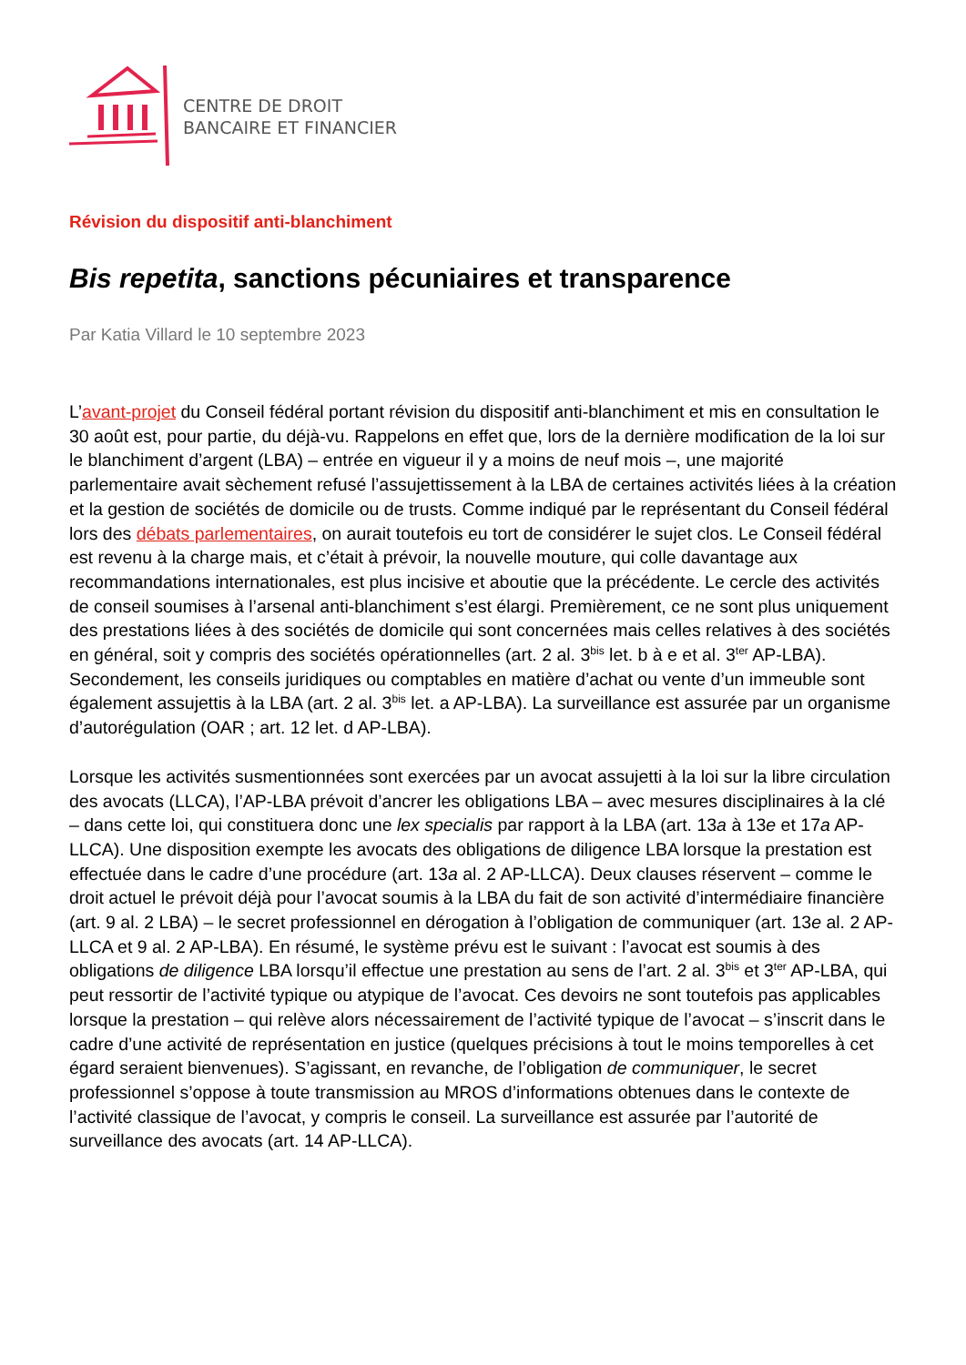CENTRE DE DROIT
BANCAIRE ET FINANCIER
Révision du dispositif anti-blanchiment
Bis repetita, sanctions pécuniaires et transparence
Par Katia Villard le 10 septembre 2023
L’avant-projet du Conseil fédéral portant révision du dispositif anti-blanchiment et mis en consultation le 30 août est, pour partie, du déjà-vu. Rappelons en effet que, lors de la dernière modification de la loi sur le blanchiment d’argent (LBA) – entrée en vigueur il y a moins de neuf mois –, une majorité parlementaire avait sèchement refusé l’assujettissement à la LBA de certaines activités liées à la création et la gestion de sociétés de domicile ou de trusts. Comme indiqué par le représentant du Conseil fédéral lors des débats parlementaires, on aurait toutefois eu tort de considérer le sujet clos. Le Conseil fédéral est revenu à la charge mais, et c’était à prévoir, la nouvelle mouture, qui colle davantage aux recommandations internationales, est plus incisive et aboutie que la précédente. Le cercle des activités de conseil soumises à l’arsenal anti-blanchiment s’est élargi. Premièrement, ce ne sont plus uniquement des prestations liées à des sociétés de domicile qui sont concernées mais celles relatives à des sociétés en général, soit y compris des sociétés opérationnelles (art. 2 al. 3<sup>bis</sup> let. b à e et al. 3<sup>ter</sup> AP-LBA). Secondement, les conseils juridiques ou comptables en matière d’achat ou vente d’un immeuble sont également assujettis à la LBA (art. 2 al. 3<sup>bis</sup> let. a AP-LBA). La surveillance est assurée par un organisme d’autorégulation (OAR ; art. 12 let. d AP-LBA).
Lorsque les activités susmentionnées sont exercées par un avocat assujetti à la loi sur la libre circulation des avocats (LLCA), l’AP-LBA prévoit d’ancrer les obligations LBA – avec mesures disciplinaires à la clé – dans cette loi, qui constituera donc une lex specialis par rapport à la LBA (art. 13a à 13e et 17a AP-LLCA). Une disposition exempte les avocats des obligations de diligence LBA lorsque la prestation est effectuée dans le cadre d’une procédure (art. 13a al. 2 AP-LLCA). Deux clauses réservent – comme le droit actuel le prévoit déjà pour l’avocat soumis à la LBA du fait de son activité d’intermédiaire financière (art. 9 al. 2 LBA) – le secret professionnel en dérogation à l’obligation de communiquer (art. 13e al. 2 AP-LLCA et 9 al. 2 AP-LBA). En résumé, le système prévu est le suivant : l’avocat est soumis à des obligations de diligence LBA lorsqu’il effectue une prestation au sens de l’art. 2 al. 3<sup>bis</sup> et 3<sup>ter</sup> AP-LBA, qui peut ressortir de l’activité typique ou atypique de l’avocat. Ces devoirs ne sont toutefois pas applicables lorsque la prestation – qui relève alors nécessairement de l’activité typique de l’avocat – s’inscrit dans le cadre d’une activité de représentation en justice (quelques précisions à tout le moins temporelles à cet égard seraient bienvenues). S’agissant, en revanche, de l’obligation de communiquer, le secret professionnel s’oppose à toute transmission au MROS d’informations obtenues dans le contexte de l’activité classique de l’avocat, y compris le conseil. La surveillance est assurée par l’autorité de surveillance des avocats (art. 14 AP-LLCA).